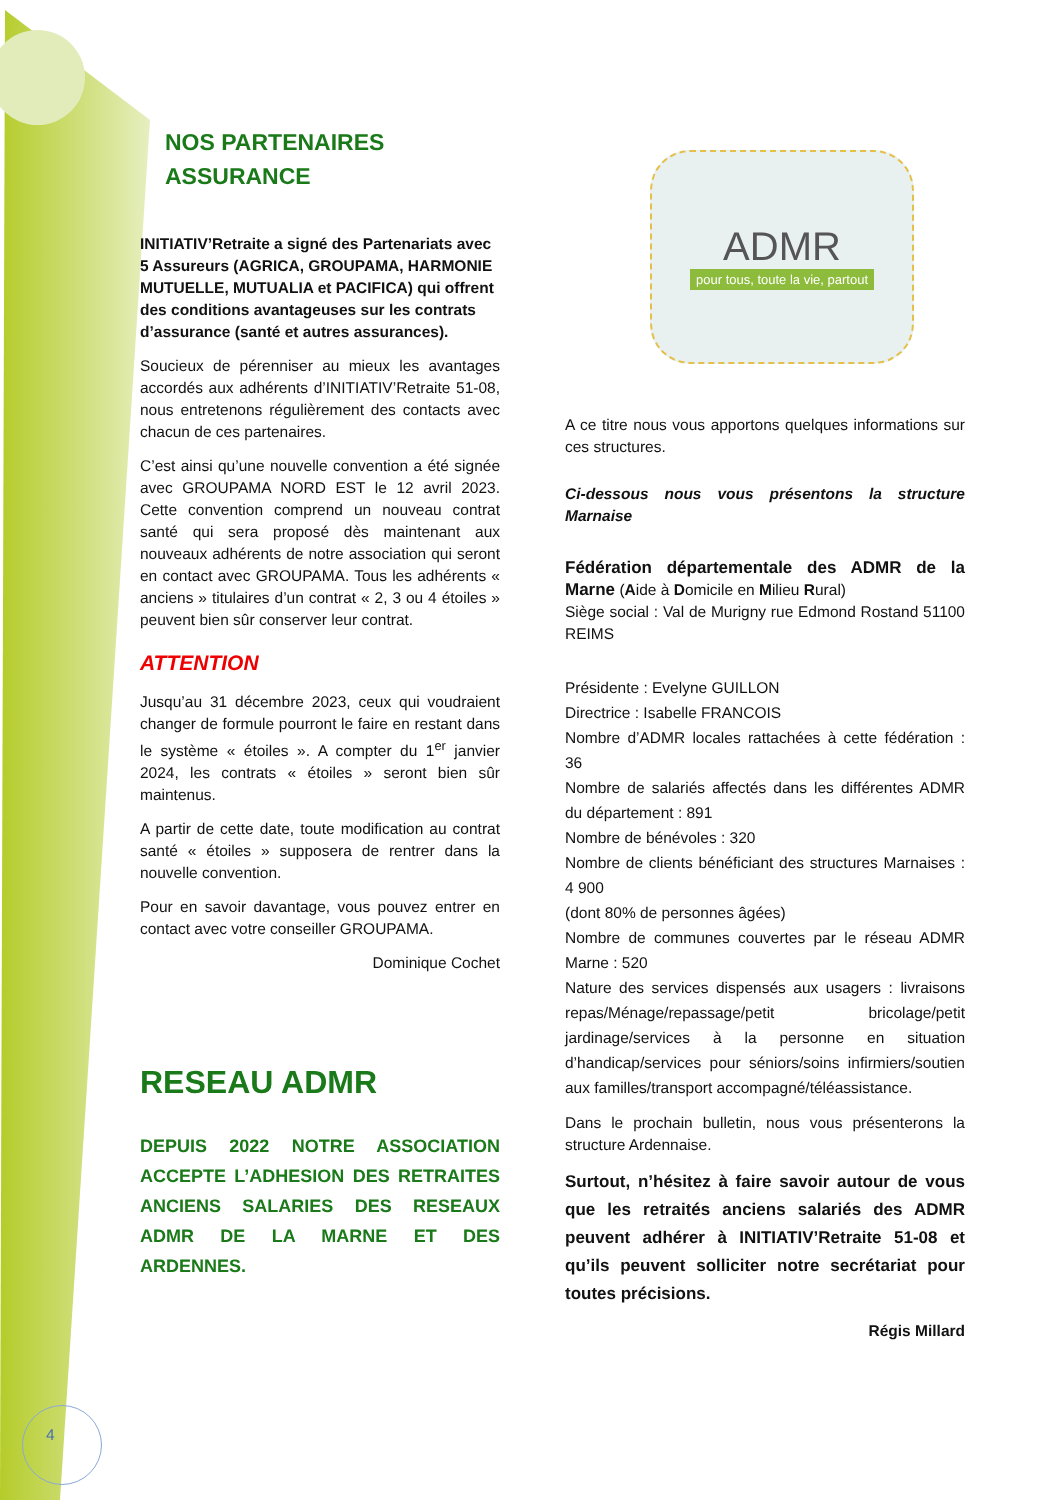NOS PARTENAIRES
ASSURANCE
INITIATIV’Retraite a signé des Partenariats avec 5 Assureurs (AGRICA, GROUPAMA, HARMONIE MUTUELLE, MUTUALIA et PACIFICA) qui offrent des conditions avantageuses sur les contrats d’assurance (santé et autres assurances).
Soucieux de pérenniser au mieux les avantages accordés aux adhérents d’INITIATIV’Retraite 51-08, nous entretenons régulièrement des contacts avec chacun de ces partenaires.
C’est ainsi qu’une nouvelle convention a été signée avec GROUPAMA NORD EST le 12 avril 2023. Cette convention comprend un nouveau contrat santé qui sera proposé dès maintenant aux nouveaux adhérents de notre association qui seront en contact avec GROUPAMA. Tous les adhérents « anciens » titulaires d’un contrat « 2, 3 ou 4 étoiles » peuvent bien sûr conserver leur contrat.
ATTENTION
Jusqu’au 31 décembre 2023, ceux qui voudraient changer de formule pourront le faire en restant dans le système « étoiles ». A compter du 1<sup>er</sup> janvier 2024, les contrats « étoiles » seront bien sûr maintenus.
A partir de cette date, toute modification au contrat santé « étoiles » supposera de rentrer dans la nouvelle convention.
Pour en savoir davantage, vous pouvez entrer en contact avec votre conseiller GROUPAMA.
Dominique Cochet
RESEAU ADMR
DEPUIS 2022 NOTRE ASSOCIATION ACCEPTE L’ADHESION DES RETRAITES ANCIENS SALARIES DES RESEAUX ADMR DE LA MARNE ET DES ARDENNES.
ADMR
pour tous, toute la vie, partout
A ce titre nous vous apportons quelques informations sur ces structures.
Ci-dessous nous vous présentons la structure Marnaise
Fédération départementale des ADMR de la Marne (Aide à Domicile en Milieu Rural)
Siège social : Val de Murigny rue Edmond Rostand 51100 REIMS
Présidente : Evelyne GUILLON
Directrice : Isabelle FRANCOIS
Nombre d’ADMR locales rattachées à cette fédération : 36
Nombre de salariés affectés dans les différentes ADMR du département : 891
Nombre de bénévoles : 320
Nombre de clients bénéficiant des structures Marnaises : 4 900
(dont 80% de personnes âgées)
Nombre de communes couvertes par le réseau ADMR Marne : 520
Nature des services dispensés aux usagers : livraisons repas/Ménage/repassage/petit bricolage/petit jardinage/services à la personne en situation d’handicap/services pour séniors/soins infirmiers/soutien aux familles/transport accompagné/téléassistance.
Dans le prochain bulletin, nous vous présenterons la structure Ardennaise.
Surtout, n’hésitez à faire savoir autour de vous que les retraités anciens salariés des ADMR peuvent adhérer à INITIATIV’Retraite 51-08 et qu’ils peuvent solliciter notre secrétariat pour toutes précisions.
Régis Millard
4